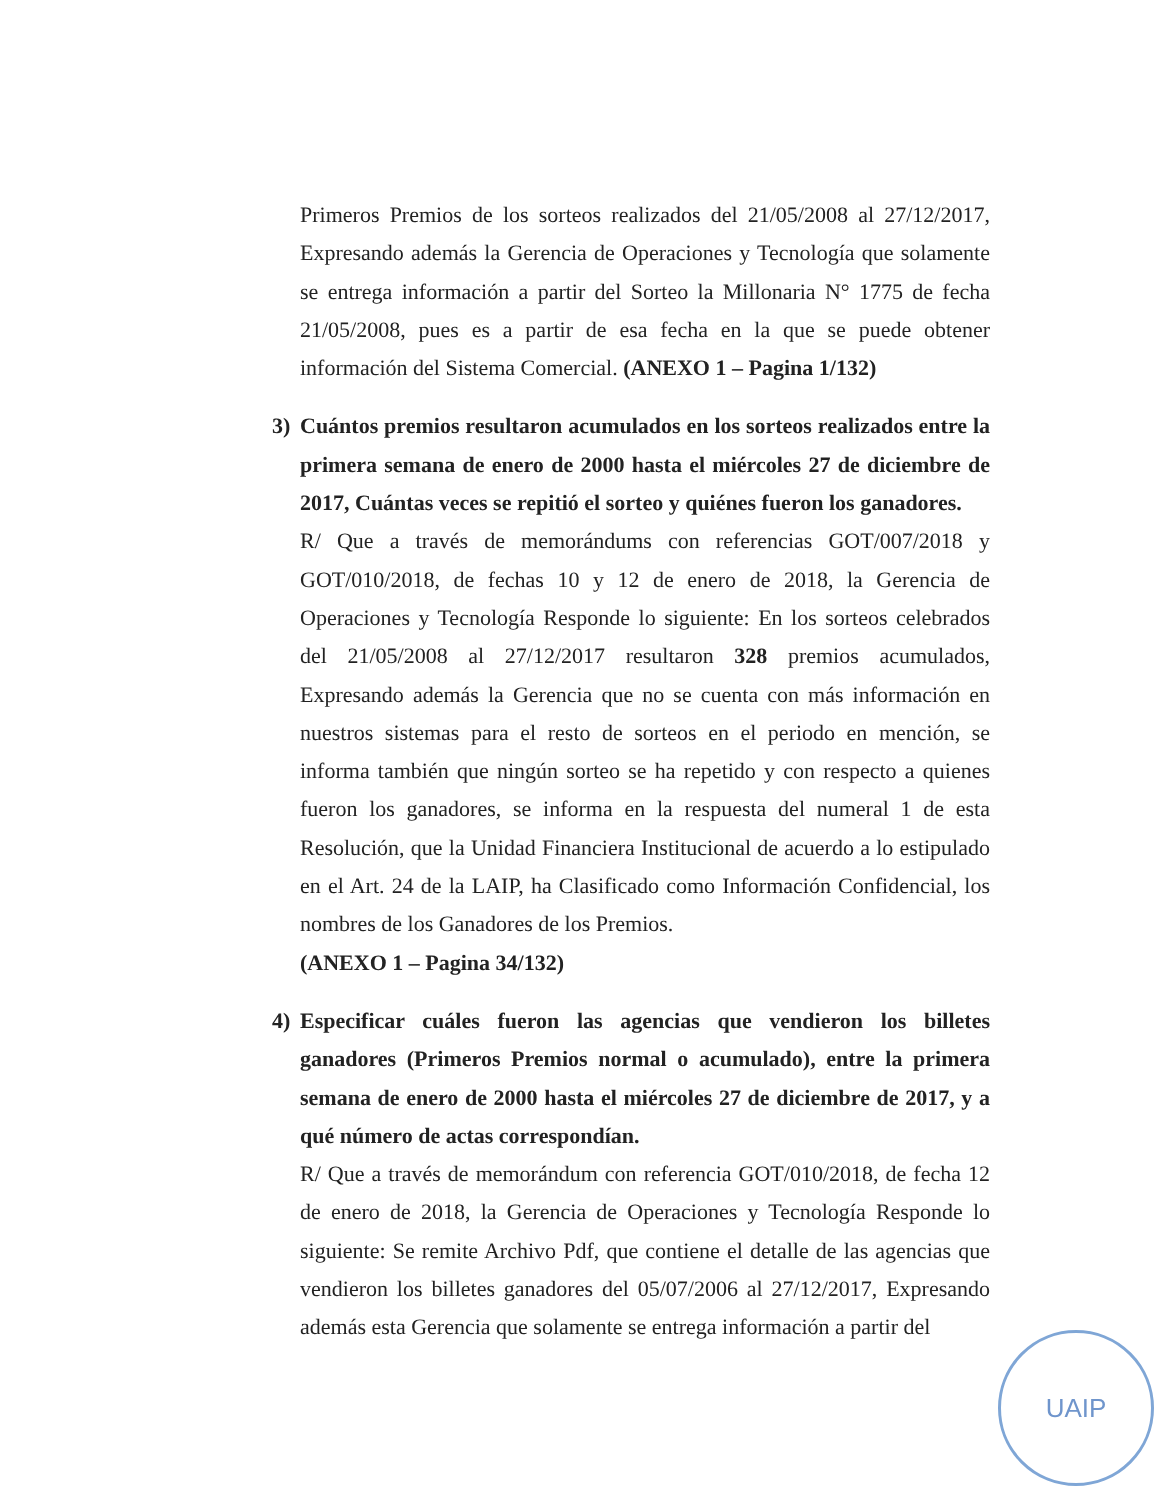Primeros Premios de los sorteos realizados del 21/05/2008 al 27/12/2017, Expresando además la Gerencia de Operaciones y Tecnología que solamente se entrega información a partir del Sorteo la Millonaria N° 1775 de fecha 21/05/2008, pues es a partir de esa fecha en la que se puede obtener información del Sistema Comercial. (ANEXO 1 – Pagina 1/132)
3) Cuántos premios resultaron acumulados en los sorteos realizados entre la primera semana de enero de 2000 hasta el miércoles 27 de diciembre de 2017, Cuántas veces se repitió el sorteo y quiénes fueron los ganadores.
R/ Que a través de memorándums con referencias GOT/007/2018 y GOT/010/2018, de fechas 10 y 12 de enero de 2018, la Gerencia de Operaciones y Tecnología Responde lo siguiente: En los sorteos celebrados del 21/05/2008 al 27/12/2017 resultaron 328 premios acumulados, Expresando además la Gerencia que no se cuenta con más información en nuestros sistemas para el resto de sorteos en el periodo en mención, se informa también que ningún sorteo se ha repetido y con respecto a quienes fueron los ganadores, se informa en la respuesta del numeral 1 de esta Resolución, que la Unidad Financiera Institucional de acuerdo a lo estipulado en el Art. 24 de la LAIP, ha Clasificado como Información Confidencial, los nombres de los Ganadores de los Premios.
(ANEXO 1 – Pagina 34/132)
4) Especificar cuáles fueron las agencias que vendieron los billetes ganadores (Primeros Premios normal o acumulado), entre la primera semana de enero de 2000 hasta el miércoles 27 de diciembre de 2017, y a qué número de actas correspondían.
R/ Que a través de memorándum con referencia GOT/010/2018, de fecha 12 de enero de 2018, la Gerencia de Operaciones y Tecnología Responde lo siguiente: Se remite Archivo Pdf, que contiene el detalle de las agencias que vendieron los billetes ganadores del 05/07/2006 al 27/12/2017, Expresando además esta Gerencia que solamente se entrega información a partir del
UAIP